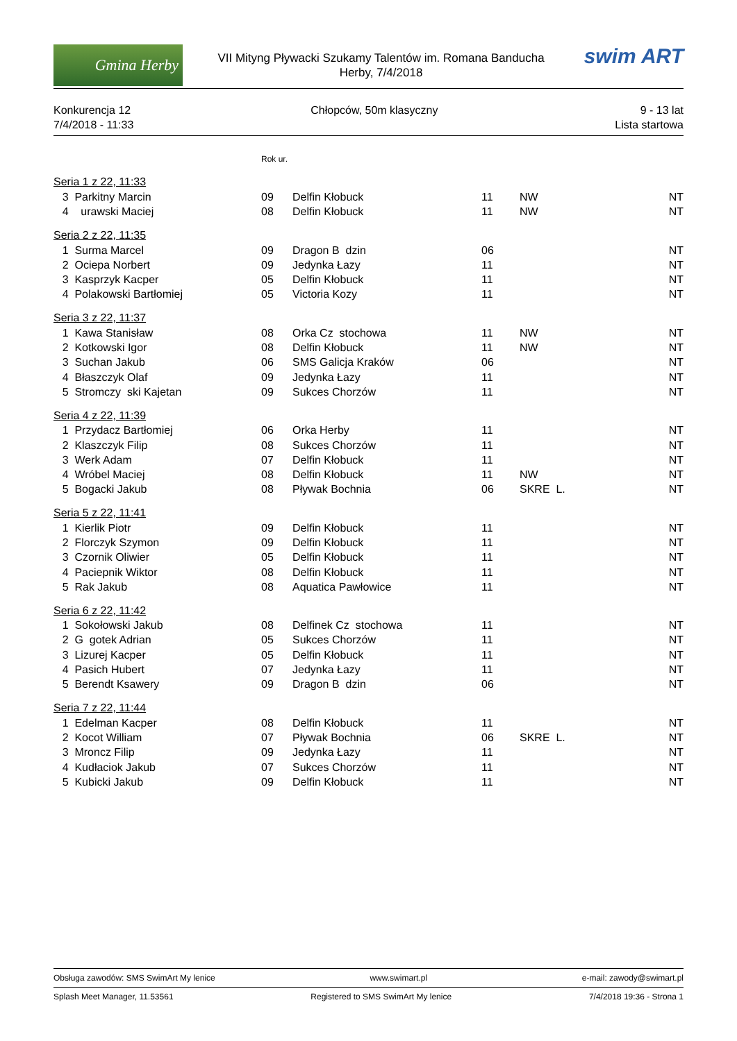Gmina Herby
VII Mityng Pływacki Szukamy Talentów im. Romana Banducha
Herby, 7/4/2018
swim ART
Konkurencja 12
7/4/2018 - 11:33
Chłopców, 50m klasyczny 9 - 13 lat
Lista startowa
| | | Rok ur. | | | | |
| Seria 1 z 22, 11:33 | | | | | | |
| 3 | Parkitny Marcin | 09 | Delfin Kłobuck | 11 | NW | NT |
| 4 | urawski Maciej | 08 | Delfin Kłobuck | 11 | NW | NT |
| Seria 2 z 22, 11:35 | | | | | | |
| 1 | Surma Marcel | 09 | Dragon B dzin | 06 | | NT |
| 2 | Ociepa Norbert | 09 | Jedynka Łazy | 11 | | NT |
| 3 | Kasprzyk Kacper | 05 | Delfin Kłobuck | 11 | | NT |
| 4 | Polakowski Bartłomiej | 05 | Victoria Kozy | 11 | | NT |
| Seria 3 z 22, 11:37 | | | | | | |
| 1 | Kawa Stanisław | 08 | Orka Cz stochowa | 11 | NW | NT |
| 2 | Kotkowski Igor | 08 | Delfin Kłobuck | 11 | NW | NT |
| 3 | Suchan Jakub | 06 | SMS Galicja Kraków | 06 | | NT |
| 4 | Błaszczyk Olaf | 09 | Jedynka Łazy | 11 | | NT |
| 5 | Stromczy ski Kajetan | 09 | Sukces Chorzów | 11 | | NT |
| Seria 4 z 22, 11:39 | | | | | | |
| 1 | Przydacz Bartłomiej | 06 | Orka Herby | 11 | | NT |
| 2 | Klaszczyk Filip | 08 | Sukces Chorzów | 11 | | NT |
| 3 | Werk Adam | 07 | Delfin Kłobuck | 11 | | NT |
| 4 | Wróbel Maciej | 08 | Delfin Kłobuck | 11 | NW | NT |
| 5 | Bogacki Jakub | 08 | Pływak Bochnia | 06 | SKRE L. | NT |
| Seria 5 z 22, 11:41 | | | | | | |
| 1 | Kierlik Piotr | 09 | Delfin Kłobuck | 11 | | NT |
| 2 | Florczyk Szymon | 09 | Delfin Kłobuck | 11 | | NT |
| 3 | Czornik Oliwier | 05 | Delfin Kłobuck | 11 | | NT |
| 4 | Paciepnik Wiktor | 08 | Delfin Kłobuck | 11 | | NT |
| 5 | Rak Jakub | 08 | Aquatica Pawłowice | 11 | | NT |
| Seria 6 z 22, 11:42 | | | | | | |
| 1 | Sokołowski Jakub | 08 | Delfinek Cz stochowa | 11 | | NT |
| 2 | G gotek Adrian | 05 | Sukces Chorzów | 11 | | NT |
| 3 | Lizurej Kacper | 05 | Delfin Kłobuck | 11 | | NT |
| 4 | Pasich Hubert | 07 | Jedynka Łazy | 11 | | NT |
| 5 | Berendt Ksawery | 09 | Dragon B dzin | 06 | | NT |
| Seria 7 z 22, 11:44 | | | | | | |
| 1 | Edelman Kacper | 08 | Delfin Kłobuck | 11 | | NT |
| 2 | Kocot William | 07 | Pływak Bochnia | 06 | SKRE L. | NT |
| 3 | Mroncz Filip | 09 | Jedynka Łazy | 11 | | NT |
| 4 | Kudłaciok Jakub | 07 | Sukces Chorzów | 11 | | NT |
| 5 | Kubicki Jakub | 09 | Delfin Kłobuck | 11 | | NT |
Obsługa zawodów: SMS SwimArt My lenice www.swimart.pl e-mail: zawody@swimart.pl
Splash Meet Manager, 11.53561 Registered to SMS SwimArt My lenice 7/4/2018 19:36 - Strona 1